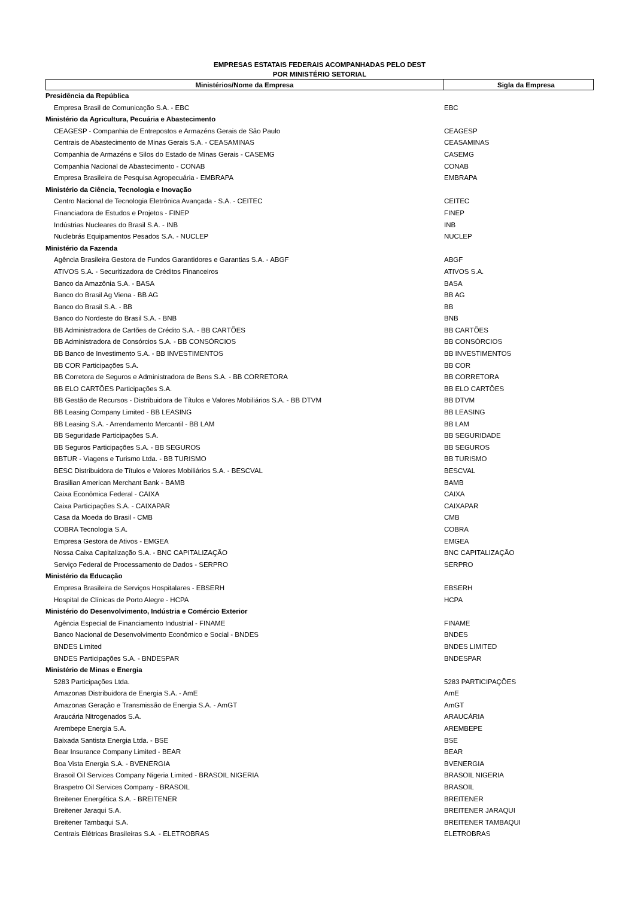EMPRESAS ESTATAIS FEDERAIS ACOMPANHADAS PELO DEST
POR MINISTÉRIO SETORIAL
| Ministérios/Nome da Empresa | Sigla da Empresa |
| --- | --- |
| Presidência da República | |
| Empresa Brasil de Comunicação S.A. - EBC | EBC |
| Ministério da Agricultura, Pecuária e Abastecimento | |
| CEAGESP - Companhia de Entrepostos e Armazéns Gerais de São Paulo | CEAGESP |
| Centrais de Abastecimento de Minas Gerais S.A. - CEASAMINAS | CEASAMINAS |
| Companhia de Armazéns e Silos do Estado de Minas Gerais - CASEMG | CASEMG |
| Companhia Nacional de Abastecimento - CONAB | CONAB |
| Empresa Brasileira de Pesquisa Agropecuária - EMBRAPA | EMBRAPA |
| Ministério da Ciência, Tecnologia e Inovação | |
| Centro Nacional de Tecnologia Eletrônica Avançada - S.A. - CEITEC | CEITEC |
| Financiadora de Estudos e Projetos - FINEP | FINEP |
| Indústrias Nucleares do Brasil S.A. - INB | INB |
| Nuclebrás Equipamentos Pesados S.A. - NUCLEP | NUCLEP |
| Ministério da Fazenda | |
| Agência Brasileira Gestora de Fundos Garantidores e Garantias S.A. - ABGF | ABGF |
| ATIVOS S.A. - Securitizadora de Créditos Financeiros | ATIVOS S.A. |
| Banco da Amazônia S.A. - BASA | BASA |
| Banco do Brasil Ag Viena - BB AG | BB AG |
| Banco do Brasil S.A. - BB | BB |
| Banco do Nordeste do Brasil S.A. - BNB | BNB |
| BB Administradora de Cartões de Crédito S.A. - BB CARTÕES | BB CARTÕES |
| BB Administradora de Consórcios S.A. - BB CONSÓRCIOS | BB CONSÓRCIOS |
| BB Banco de Investimento S.A. - BB INVESTIMENTOS | BB INVESTIMENTOS |
| BB COR Participações S.A. | BB COR |
| BB Corretora de Seguros e Administradora de Bens S.A. - BB CORRETORA | BB CORRETORA |
| BB ELO CARTÕES Participações S.A. | BB ELO CARTÕES |
| BB Gestão de Recursos - Distribuidora de Títulos e Valores Mobiliários S.A. - BB DTVM | BB DTVM |
| BB Leasing Company Limited - BB LEASING | BB LEASING |
| BB Leasing S.A. - Arrendamento Mercantil - BB LAM | BB LAM |
| BB Seguridade Participações S.A. | BB SEGURIDADE |
| BB Seguros Participações S.A. - BB SEGUROS | BB SEGUROS |
| BBTUR - Viagens e Turismo Ltda. - BB TURISMO | BB TURISMO |
| BESC Distribuidora de Títulos e Valores Mobiliários S.A. - BESCVAL | BESCVAL |
| Brasilian American Merchant Bank - BAMB | BAMB |
| Caixa Econômica Federal - CAIXA | CAIXA |
| Caixa Participações S.A. - CAIXAPAR | CAIXAPAR |
| Casa da Moeda do Brasil - CMB | CMB |
| COBRA Tecnologia S.A. | COBRA |
| Empresa Gestora de Ativos - EMGEA | EMGEA |
| Nossa Caixa Capitalização S.A. - BNC CAPITALIZAÇÃO | BNC CAPITALIZAÇÃO |
| Serviço Federal de Processamento de Dados - SERPRO | SERPRO |
| Ministério da Educação | |
| Empresa Brasileira de Serviços Hospitalares - EBSERH | EBSERH |
| Hospital de Clínicas de Porto Alegre - HCPA | HCPA |
| Ministério do Desenvolvimento, Indústria e Comércio Exterior | |
| Agência Especial de Financiamento Industrial - FINAME | FINAME |
| Banco Nacional de Desenvolvimento Econômico e Social - BNDES | BNDES |
| BNDES Limited | BNDES LIMITED |
| BNDES Participações S.A. - BNDESPAR | BNDESPAR |
| Ministério de Minas e Energia | |
| 5283 Participações Ltda. | 5283 PARTICIPAÇÕES |
| Amazonas Distribuidora de Energia S.A. - AmE | AmE |
| Amazonas Geração e Transmissão de Energia S.A. - AmGT | AmGT |
| Araucária Nitrogenados S.A. | ARAUCÁRIA |
| Arembepe Energia S.A. | AREMBEPE |
| Baixada Santista Energia Ltda. - BSE | BSE |
| Bear Insurance Company Limited - BEAR | BEAR |
| Boa Vista Energia S.A. - BVENERGIA | BVENERGIA |
| Brasoil Oil Services Company Nigeria Limited - BRASOIL NIGERIA | BRASOIL NIGERIA |
| Braspetro Oil Services Company - BRASOIL | BRASOIL |
| Breitener Energética S.A. - BREITENER | BREITENER |
| Breitener Jaraqui S.A. | BREITENER JARAQUI |
| Breitener Tambaqui S.A. | BREITENER TAMBAQUI |
| Centrais Elétricas Brasileiras S.A. - ELETROBRAS | ELETROBRAS |